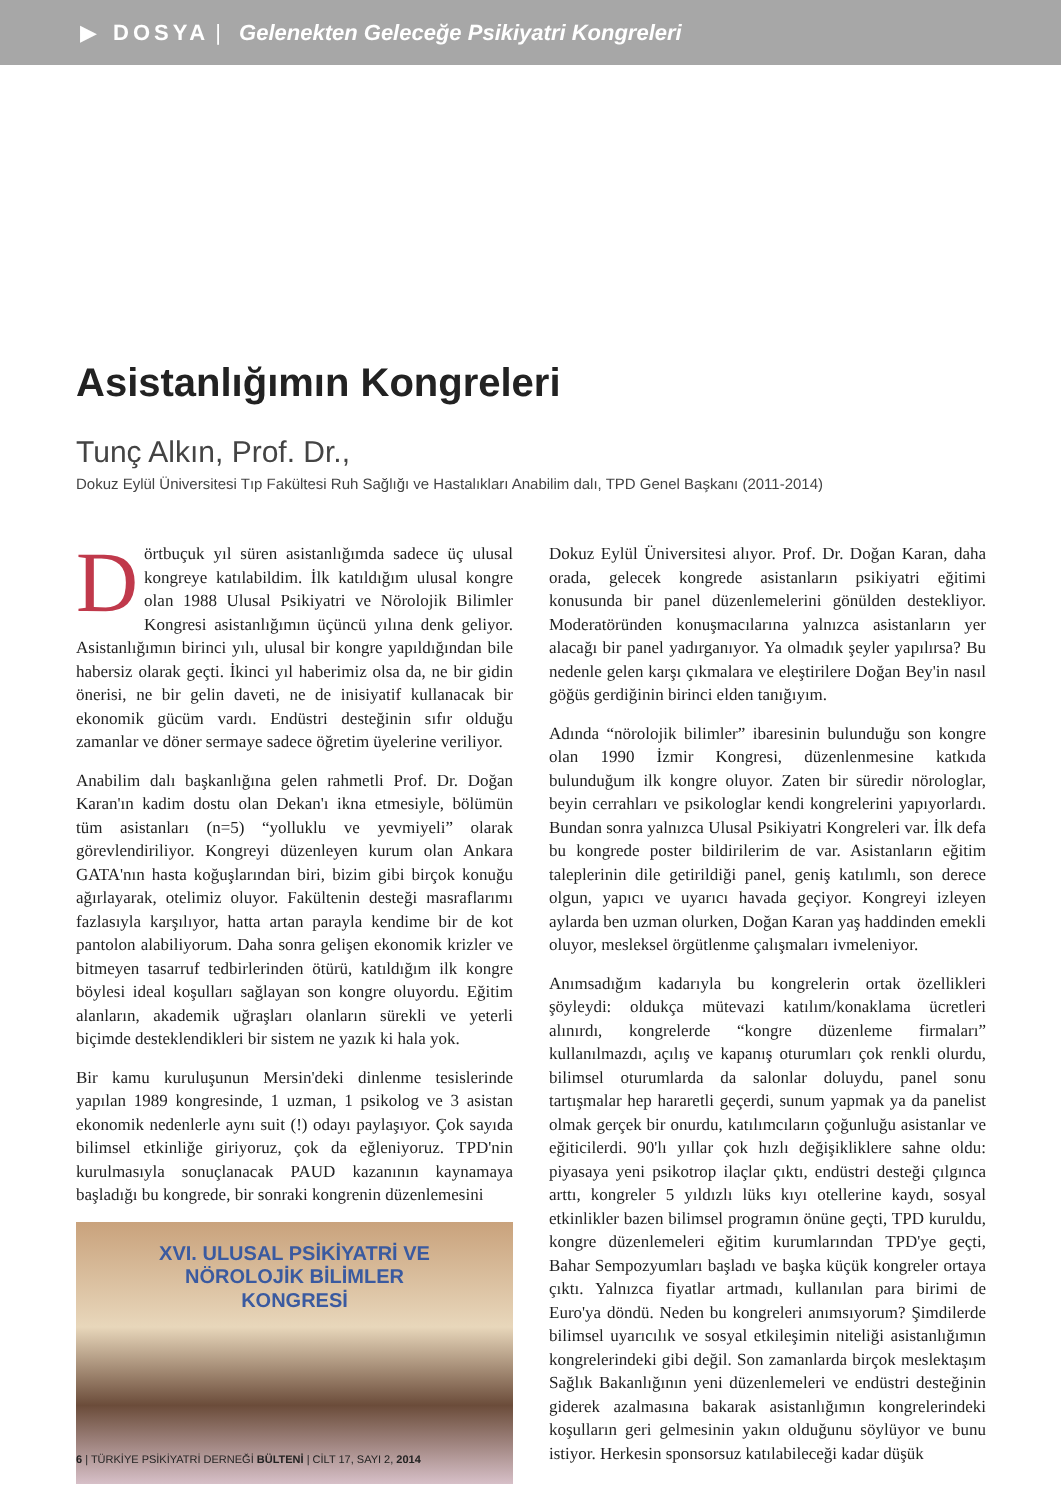▶ DOSYA | Gelenekten Geleceğe Psikiyatri Kongreleri
Asistanlığımın Kongreleri
Tunç Alkın, Prof. Dr.,
Dokuz Eylül Üniversitesi Tıp Fakültesi Ruh Sağlığı ve Hastalıkları Anabilim dalı, TPD Genel Başkanı (2011-2014)
Dörtbuçuk yıl süren asistanlığımda sadece üç ulusal kongreye katılabildim. İlk katıldığım ulusal kongre olan 1988 Ulusal Psikiyatri ve Nörolojik Bilimler Kongresi asistanlığımın üçüncü yılına denk geliyor. Asistanlığımın birinci yılı, ulusal bir kongre yapıldığından bile habersiz olarak geçti. İkinci yıl haberimiz olsa da, ne bir gidin önerisi, ne bir gelin daveti, ne de inisiyatif kullanacak bir ekonomik gücüm vardı. Endüstri desteğinin sıfır olduğu zamanlar ve döner sermaye sadece öğretim üyelerine veriliyor.
Anabilim dalı başkanlığına gelen rahmetli Prof. Dr. Doğan Karan'ın kadim dostu olan Dekan'ı ikna etmesiyle, bölümün tüm asistanları (n=5) “yolluklu ve yevmiyeli” olarak görevlendiriliyor. Kongreyi düzenleyen kurum olan Ankara GATA'nın hasta koğuşlarından biri, bizim gibi birçok konuğu ağırlayarak, otelimiz oluyor. Fakültenin desteği masraflarımı fazlasıyla karşılıyor, hatta artan parayla kendime bir de kot pantolon alabiliyorum. Daha sonra gelişen ekonomik krizler ve bitmeyen tasarruf tedbirlerinden ötürü, katıldığım ilk kongre böylesi ideal koşulları sağlayan son kongre oluyordu. Eğitim alanların, akademik uğraşları olanların sürekli ve yeterli biçimde desteklendikleri bir sistem ne yazık ki hala yok.
Bir kamu kuruluşunun Mersin'deki dinlenme tesislerinde yapılan 1989 kongresinde, 1 uzman, 1 psikolog ve 3 asistan ekonomik nedenlerle aynı suit (!) odayı paylaşıyor. Çok sayıda bilimsel etkinliğe giriyoruz, çok da eğleniyoruz. TPD'nin kurulmasıyla sonuçlanacak PAUD kazanının kaynamaya başladığı bu kongrede, bir sonraki kongrenin düzenlemesini
XVI. ULUSAL PSİKİYATRİ VE
NÖROLOJİK BİLİMLER
KONGRESİ
Dokuz Eylül Üniversitesi alıyor. Prof. Dr. Doğan Karan, daha orada, gelecek kongrede asistanların psikiyatri eğitimi konusunda bir panel düzenlemelerini gönülden destekliyor. Moderatöründen konuşmacılarına yalnızca asistanların yer alacağı bir panel yadırganıyor. Ya olmadık şeyler yapılırsa? Bu nedenle gelen karşı çıkmalara ve eleştirilere Doğan Bey'in nasıl göğüs gerdiğinin birinci elden tanığıyım.
Adında “nörolojik bilimler” ibaresinin bulunduğu son kongre olan 1990 İzmir Kongresi, düzenlenmesine katkıda bulunduğum ilk kongre oluyor. Zaten bir süredir nörologlar, beyin cerrahları ve psikologlar kendi kongrelerini yapıyorlardı. Bundan sonra yalnızca Ulusal Psikiyatri Kongreleri var. İlk defa bu kongrede poster bildirilerim de var. Asistanların eğitim taleplerinin dile getirildiği panel, geniş katılımlı, son derece olgun, yapıcı ve uyarıcı havada geçiyor. Kongreyi izleyen aylarda ben uzman olurken, Doğan Karan yaş haddinden emekli oluyor, mesleksel örgütlenme çalışmaları ivmeleniyor.
Anımsadığım kadarıyla bu kongrelerin ortak özellikleri şöyleydi: oldukça mütevazi katılım/konaklama ücretleri alınırdı, kongrelerde “kongre düzenleme firmaları” kullanılmazdı, açılış ve kapanış oturumları çok renkli olurdu, bilimsel oturumlarda da salonlar doluydu, panel sonu tartışmalar hep hararetli geçerdi, sunum yapmak ya da panelist olmak gerçek bir onurdu, katılımcıların çoğunluğu asistanlar ve eğiticilerdi. 90'lı yıllar çok hızlı değişikliklere sahne oldu: piyasaya yeni psikotrop ilaçlar çıktı, endüstri desteği çılgınca arttı, kongreler 5 yıldızlı lüks kıyı otellerine kaydı, sosyal etkinlikler bazen bilimsel programın önüne geçti, TPD kuruldu, kongre düzenlemeleri eğitim kurumlarından TPD'ye geçti, Bahar Sempozyumları başladı ve başka küçük kongreler ortaya çıktı. Yalnızca fiyatlar artmadı, kullanılan para birimi de Euro'ya döndü. Neden bu kongreleri anımsıyorum? Şimdilerde bilimsel uyarıcılık ve sosyal etkileşimin niteliği asistanlığımın kongrelerindeki gibi değil. Son zamanlarda birçok meslektaşım Sağlık Bakanlığının yeni düzenlemeleri ve endüstri desteğinin giderek azalmasına bakarak asistanlığımın kongrelerindeki koşulların geri gelmesinin yakın olduğunu söylüyor ve bunu istiyor. Herkesin sponsorsuz katılabileceği kadar düşük
6 | TÜRKİYE PSİKİYATRİ DERNEĞİ BÜLTENİ | CİLT 17, SAYI 2, 2014